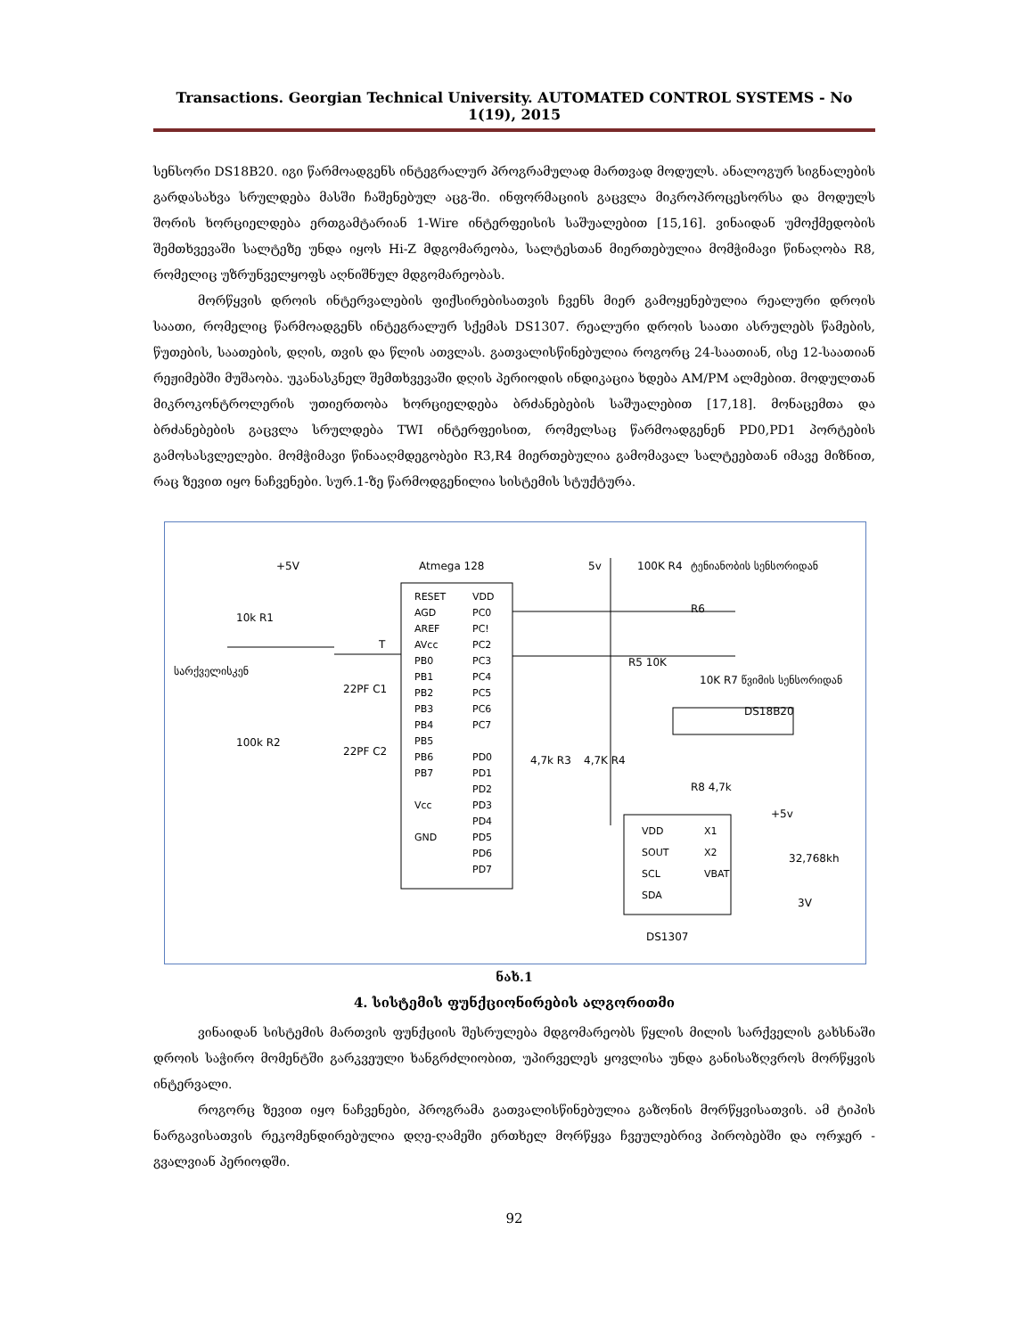Transactions. Georgian Technical University. AUTOMATED CONTROL SYSTEMS - No 1(19), 2015
სენსორი DS18B20. იგი წარმოადგენს ინტეგრალურ პროგრამულად მართვად მოდულს. ანალოგურ სიგნალების გარდასახვა სრულდება მასში ჩაშენებულ აცგ-ში. ინფორმაციის გაცვლა მიკროპროცესორსა და მოდულს შორის ხორციელდება ერთგამტარიან 1-Wire ინტერფეისის საშუალებით [15,16]. ვინაიდან უმოქმედობის შემთხვევაში სალტეზე უნდა იყოს Hi-Z მდგომარეობა, სალტესთან მიერთებულია მომჭიმავი წინაღობა R8, რომელიც უზრუნველყოფს აღნიშნულ მდგომარეობას.
მორწყვის დროის ინტერვალების ფიქსირებისათვის ჩვენს მიერ გამოყენებულია რეალური დროის საათი, რომელიც წარმოადგენს ინტეგრალურ სქემას DS1307. რეალური დროის საათი ასრულებს წამების, წუთების, საათების, დღის, თვის და წლის ათვლას. გათვალისწინებულია როგორც 24-საათიან, ისე 12-საათიან რეჟიმებში მუშაობა. უკანასკნელ შემთხვევაში დღის პერიოდის ინდიკაცია ხდება AM/PM ალმებით. მოდულთან მიკროკონტროლერის უთიერთობა ხორციელდება ბრძანებების საშუალებით [17,18]. მონაცემთა და ბრძანებების გაცვლა სრულდება TWI ინტერფეისით, რომელსაც წარმოადგენენ PD0,PD1 პორტების გამოსასვლელები. მომჭიმავი წინააღმდეგობები R3,R4 მიერთებულია გამომავალ სალტეებთან იმავე მიზნით, რაც ზევით იყო ნაჩვენები. სურ.1-ზე წარმოდგენილია სისტემის სტუქტურა.
+5V Atmega 128 5v 100K R4 ტენიანობის სენსორიდან
10k R1
სარქველისკენ
T
22PF C1
100k R2
22PF C2
RESET
AGD
AREF
AVcc
PB0
PB1
PB2
PB3
PB4
PB5
PB6
PB7
Vcc
GND
VDD
PC0
PC!
PC2
PC3
PC4
PC5
PC6
PC7
PD0
PD1
PD2
PD3
PD4
PD5
PD6
PD7
R6
R5 10K
10K R7 წვიმის სენსორიდან
DS18B20
4,7k R3 4,7K R4
R8 4,7k
+5v
VDD
SOUT
SCL
SDA
X1
X2
VBAT
32,768kh
3V
DS1307
ნახ.1
4. სისტემის ფუნქციონირების ალგორითმი
ვინაიდან სისტემის მართვის ფუნქციის შესრულება მდგომარეობს წყლის მილის სარქველის გახსნაში დროის საჭირო მომენტში გარკვეული ხანგრძლიობით, უპირველეს ყოვლისა უნდა განისაზღვროს მორწყვის ინტერვალი.
როგორც ზევით იყო ნაჩვენები, პროგრამა გათვალისწინებულია გაზონის მორწყვისათვის. ამ ტიპის ნარგავისათვის რეკომენდირებულია დღე-ღამეში ერთხელ მორწყვა ჩვეულებრივ პირობებში და ორჯერ - გვალვიან პერიოდში.
92